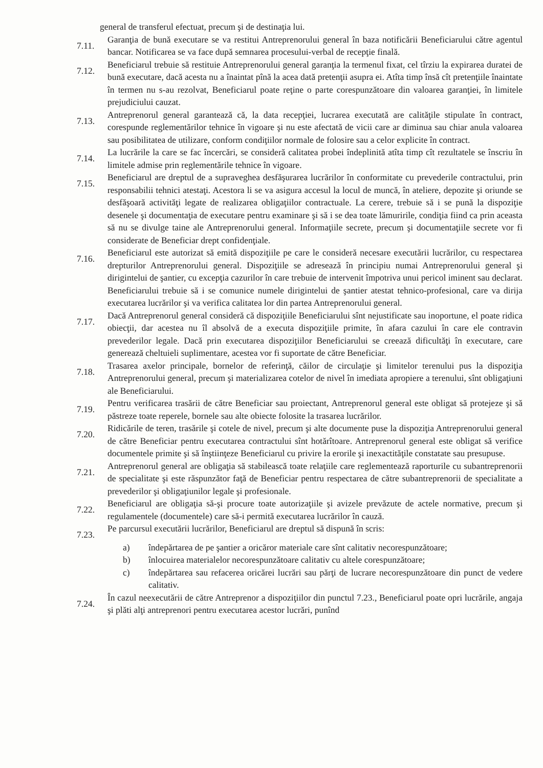general de transferul efectuat, precum şi de destinaţia lui.
7.11. Garanţia de bună executare se va restitui Antreprenorului general în baza notificării Beneficiarului către agentul bancar. Notificarea se va face după semnarea procesului-verbal de recepţie finală.
7.12. Beneficiarul trebuie să restituie Antreprenorului general garanţia la termenul fixat, cel tîrziu la expirarea duratei de bună executare, dacă acesta nu a înaintat pînă la acea dată pretenţii asupra ei. Atîta timp însă cît pretenţiile înaintate în termen nu s-au rezolvat, Beneficiarul poate reţine o parte corespunzătoare din valoarea garanţiei, în limitele prejudiciului cauzat.
7.13. Antreprenorul general garantează că, la data recepţiei, lucrarea executată are calităţile stipulate în contract, corespunde reglementărilor tehnice în vigoare şi nu este afectată de vicii care ar diminua sau chiar anula valoarea sau posibilitatea de utilizare, conform condiţiilor normale de folosire sau a celor explicite în contract.
7.14. La lucrările la care se fac încercări, se consideră calitatea probei îndeplinită atîta timp cît rezultatele se înscriu în limitele admise prin reglementările tehnice în vigoare.
7.15. Beneficiarul are dreptul de a supraveghea desfăşurarea lucrărilor în conformitate cu prevederile contractului, prin responsabilii tehnici atestaţi. Acestora li se va asigura accesul la locul de muncă, în ateliere, depozite şi oriunde se desfăşoară activităţi legate de realizarea obligaţiilor contractuale. La cerere, trebuie să i se pună la dispoziţie desenele şi documentaţia de executare pentru examinare şi să i se dea toate lămuririle, condiţia fiind ca prin aceasta să nu se divulge taine ale Antreprenorului general. Informaţiile secrete, precum şi documentaţiile secrete vor fi considerate de Beneficiar drept confidenţiale.
7.16. Beneficiarul este autorizat să emită dispoziţiile pe care le consideră necesare executării lucrărilor, cu respectarea drepturilor Antreprenorului general. Dispoziţiile se adresează în principiu numai Antreprenorului general şi dirigintelui de şantier, cu excepţia cazurilor în care trebuie de intervenit împotriva unui pericol iminent sau declarat. Beneficiarului trebuie să i se comunice numele dirigintelui de şantier atestat tehnico-profesional, care va dirija executarea lucrărilor şi va verifica calitatea lor din partea Antreprenorului general.
7.17. Dacă Antreprenorul general consideră că dispoziţiile Beneficiarului sînt nejustificate sau inoportune, el poate ridica obiecţii, dar acestea nu îl absolvă de a executa dispoziţiile primite, în afara cazului în care ele contravin prevederilor legale. Dacă prin executarea dispoziţiilor Beneficiarului se creează dificultăţi în executare, care generează cheltuieli suplimentare, acestea vor fi suportate de către Beneficiar.
7.18. Trasarea axelor principale, bornelor de referinţă, căilor de circulaţie şi limitelor terenului pus la dispoziţia Antreprenorului general, precum şi materializarea cotelor de nivel în imediata apropiere a terenului, sînt obligaţiuni ale Beneficiarului.
7.19. Pentru verificarea trasării de către Beneficiar sau proiectant, Antreprenorul general este obligat să protejeze şi să păstreze toate reperele, bornele sau alte obiecte folosite la trasarea lucrărilor.
7.20. Ridicările de teren, trasările şi cotele de nivel, precum şi alte documente puse la dispoziţia Antreprenorului general de către Beneficiar pentru executarea contractului sînt hotărîtoare. Antreprenorul general este obligat să verifice documentele primite şi să înştiinţeze Beneficiarul cu privire la erorile şi inexactităţile constatate sau presupuse.
7.21. Antreprenorul general are obligaţia să stabilească toate relaţiile care reglementează raporturile cu subantreprenorii de specialitate şi este răspunzător faţă de Beneficiar pentru respectarea de către subantreprenorii de specialitate a prevederilor şi obligaţiunilor legale şi profesionale.
7.22. Beneficiarul are obligaţia să-şi procure toate autorizaţiile şi avizele prevăzute de actele normative, precum şi regulamentele (documentele) care să-i permită executarea lucrărilor în cauză.
7.23. Pe parcursul executării lucrărilor, Beneficiarul are dreptul să dispună în scris:
a) îndepărtarea de pe şantier a oricăror materiale care sînt calitativ necorespunzătoare;
b) înlocuirea materialelor necorespunzătoare calitativ cu altele corespunzătoare;
c) îndepărtarea sau refacerea oricărei lucrări sau părţi de lucrare necorespunzătoare din punct de vedere calitativ.
7.24. În cazul neexecutării de către Antreprenor a dispoziţiilor din punctul 7.23., Beneficiarul poate opri lucrările, angaja şi plăti alţi antreprenori pentru executarea acestor lucrări, punînd